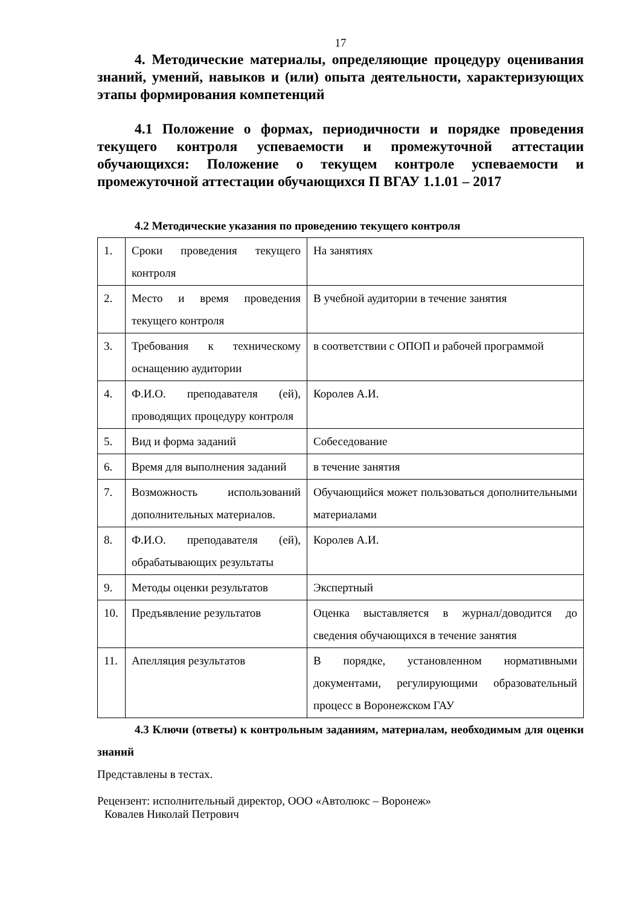17
4. Методические материалы, определяющие процедуру оценивания знаний, умений, навыков и (или) опыта деятельности, характеризующих этапы формирования компетенций
4.1 Положение о формах, периодичности и порядке проведения текущего контроля успеваемости и промежуточной аттестации обучающихся: Положение о текущем контроле успеваемости и промежуточной аттестации обучающихся П ВГАУ 1.1.01 – 2017
4.2 Методические указания по проведению текущего контроля
| 1. | Сроки проведения текущего контроля | На занятиях |
| 2. | Место и время проведения текущего контроля | В учебной аудитории в течение занятия |
| 3. | Требования к техническому оснащению аудитории | в соответствии с ОПОП и рабочей программой |
| 4. | Ф.И.О. преподавателя (ей), проводящих процедуру контроля | Королев А.И. |
| 5. | Вид и форма заданий | Собеседование |
| 6. | Время для выполнения заданий | в течение занятия |
| 7. | Возможность использований дополнительных материалов. | Обучающийся может пользоваться дополнительными материалами |
| 8. | Ф.И.О. преподавателя (ей), обрабатывающих результаты | Королев А.И. |
| 9. | Методы оценки результатов | Экспертный |
| 10. | Предъявление результатов | Оценка выставляется в журнал/доводится до сведения обучающихся в течение занятия |
| 11. | Апелляция результатов | В порядке, установленном нормативными документами, регулирующими образовательный процесс в Воронежском ГАУ |
4.3 Ключи (ответы) к контрольным заданиям, материалам, необходимым для оценки знаний
Представлены в тестах.
Рецензент: исполнительный директор, ООО «Автолюкс – Воронеж»
Ковалев Николай Петрович